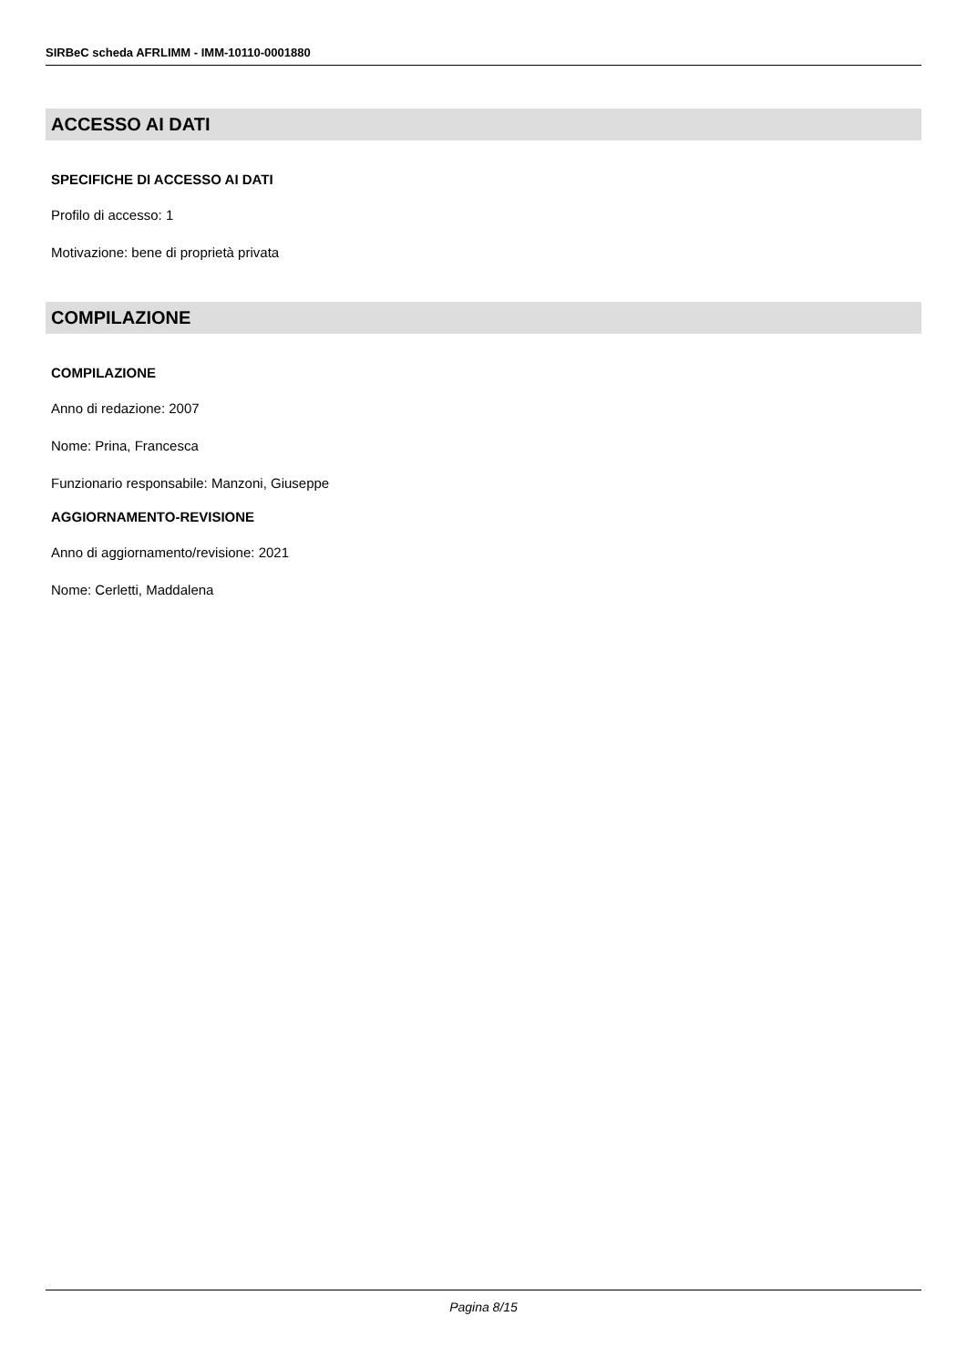SIRBeC scheda AFRLIMM - IMM-10110-0001880
ACCESSO AI DATI
SPECIFICHE DI ACCESSO AI DATI
Profilo di accesso: 1
Motivazione: bene di proprietà privata
COMPILAZIONE
COMPILAZIONE
Anno di redazione: 2007
Nome: Prina, Francesca
Funzionario responsabile: Manzoni, Giuseppe
AGGIORNAMENTO-REVISIONE
Anno di aggiornamento/revisione: 2021
Nome: Cerletti, Maddalena
Pagina 8/15